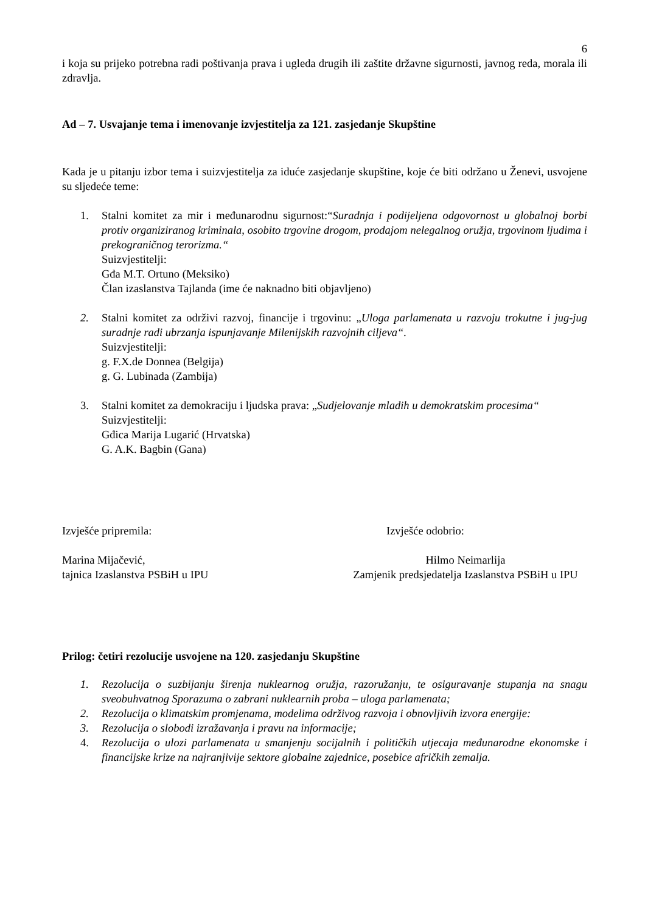6
i koja su prijeko potrebna radi poštivanja prava i ugleda drugih ili zaštite državne sigurnosti, javnog reda, morala ili zdravlja.
Ad – 7. Usvajanje tema i imenovanje izvjestitelja za 121. zasjedanje Skupštine
Kada je u pitanju izbor tema i suizvjestitelja za iduće zasjedanje skupštine, koje će biti održano u Ženevi, usvojene su sljedeće teme:
1. Stalni komitet za mir i međunarodnu sigurnost:“Suradnja i podijeljena odgovornost u globalnoj borbi protiv organiziranog kriminala, osobito trgovine drogom, prodajom nelegalnog oružja, trgovinom ljudima i prekograničnog terorizma.“
Suizvjestitelji:
Gđa M.T. Ortuno (Meksiko)
Član izaslanstva Tajlanda (ime će naknadno biti objavljeno)
2. Stalni komitet za održivi razvoj, financije i trgovinu: „Uloga parlamenata u razvoju trokutne i jug-jug suradnje radi ubrzanja ispunjavanje Milenijskih razvojnih ciljeva“.
Suizvjestitelji:
g. F.X.de Donnea (Belgija)
g. G. Lubinada (Zambija)
3. Stalni komitet za demokraciju i ljudska prava: „Sudjelovanje mladih u demokratskim procesima“
Suizvjestitelji:
Gđica Marija Lugarić (Hrvatska)
G. A.K. Bagbin (Gana)
Izvješće pripremila: Izvješće odobrio:
Marina Mijačević,
tajnica Izaslanstva PSBiH u IPU Hilmo Neimarlija
Zamjenik predsjedatelja Izaslanstva PSBiH u IPU
Prilog: četiri rezolucije usvojene na 120. zasjedanju Skupštine
1. Rezolucija o suzbijanju širenja nuklearnog oružja, razoružanju, te osiguravanje stupanja na snagu sveobuhvatnog Sporazuma o zabrani nuklearnih proba – uloga parlamenata;
2. Rezolucija o klimatskim promjenama, modelima održivog razvoja i obnovljivih izvora energije:
3. Rezolucija o slobodi izražavanja i pravu na informacije;
4. Rezolucija o ulozi parlamenata u smanjenju socijalnih i političkih utjecaja međunarodne ekonomske i financijske krize na najranjivije sektore globalne zajednice, posebice afričkih zemalja.